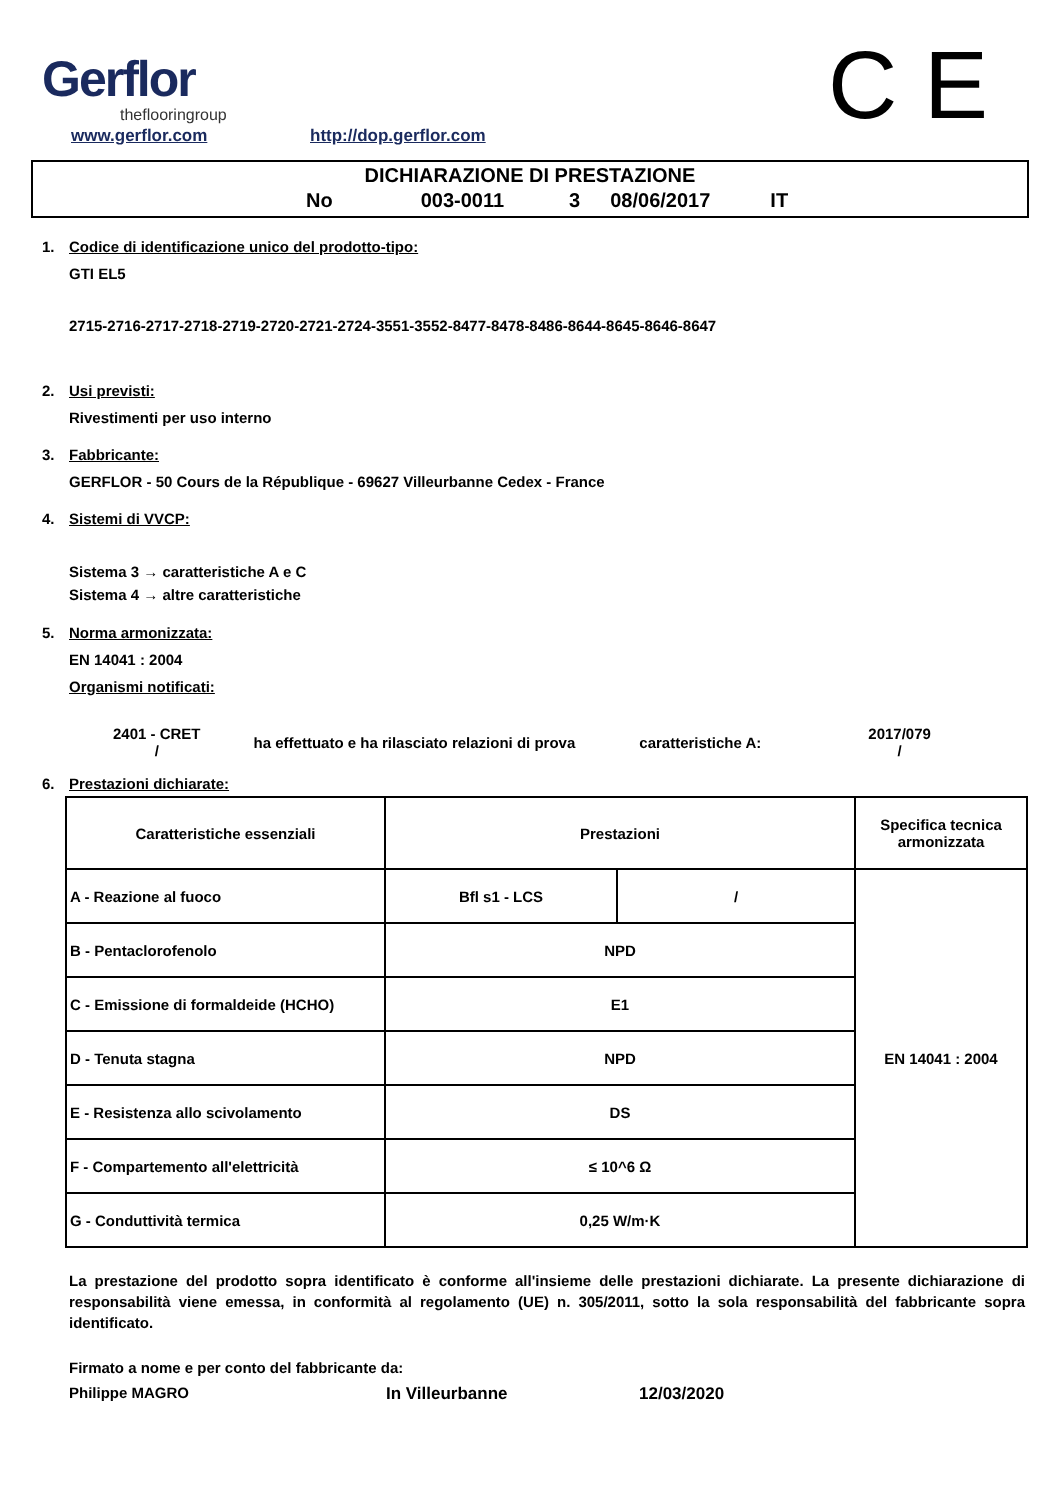Gerflor
theflooringroup
www.gerflor.com http://dop.gerflor.com C E
DICHIARAZIONE DI PRESTAZIONE
No 003-0011 3 08/06/2017 IT
1. Codice di identificazione unico del prodotto-tipo:
GTI EL5
2715-2716-2717-2718-2719-2720-2721-2724-3551-3552-8477-8478-8486-8644-8645-8646-8647
2. Usi previsti:
Rivestimenti per uso interno
3. Fabbricante:
GERFLOR - 50 Cours de la République - 69627 Villeurbanne Cedex - France
4. Sistemi di VVCP:
Sistema 3 → caratteristiche A e C
Sistema 4 → altre caratteristiche
5. Norma armonizzata:
EN 14041 : 2004
Organismi notificati:
2401 - CRET
/
ha effettuato e ha rilasciato relazioni di prova
caratteristiche A:
2017/079
/
6. Prestazioni dichiarate:
| Caratteristiche essenziali | Prestazioni | | Specifica tecnica armonizzata |
| --- | --- | --- | --- |
| A - Reazione al fuoco | Bfl s1 - LCS | / | EN 14041 : 2004 |
| B - Pentaclorofenolo | NPD | | |
| C - Emissione di formaldeide (HCHO) | E1 | | |
| D - Tenuta stagna | NPD | | |
| E - Resistenza allo scivolamento | DS | | |
| F - Compartemento all'elettricità | ≤ 10^6 Ω | | |
| G - Conduttività termica | 0,25 W/m·K | | |
La prestazione del prodotto sopra identificato è conforme all'insieme delle prestazioni dichiarate. La presente dichiarazione di responsabilità viene emessa, in conformità al regolamento (UE) n. 305/2011, sotto la sola responsabilità del fabbricante sopra identificato.
Firmato a nome e per conto del fabbricante da:
Philippe MAGRO In Villeurbanne 12/03/2020